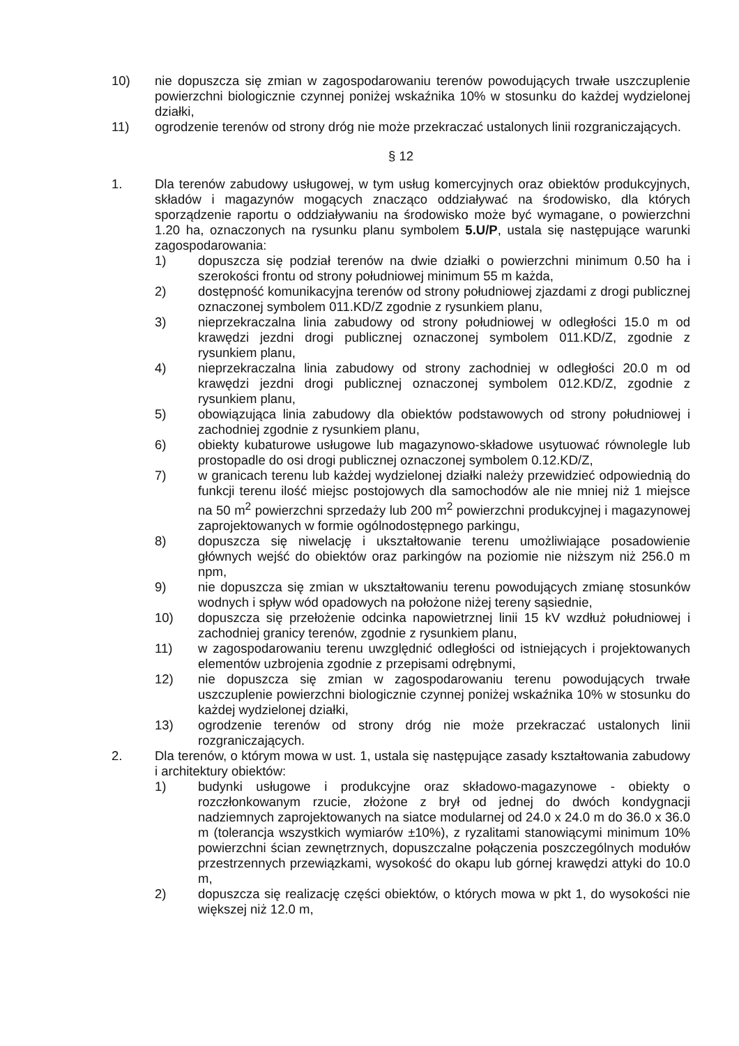10) nie dopuszcza się zmian w zagospodarowaniu terenów powodujących trwałe uszczuplenie powierzchni biologicznie czynnej poniżej wskaźnika 10% w stosunku do każdej wydzielonej działki,
11) ogrodzenie terenów od strony dróg nie może przekraczać ustalonych linii rozgraniczających.
§ 12
1. Dla terenów zabudowy usługowej, w tym usług komercyjnych oraz obiektów produkcyjnych, składów i magazynów mogących znacząco oddziaływać na środowisko, dla których sporządzenie raportu o oddziaływaniu na środowisko może być wymagane, o powierzchni 1.20 ha, oznaczonych na rysunku planu symbolem 5.U/P, ustala się następujące warunki zagospodarowania:
1) dopuszcza się podział terenów na dwie działki o powierzchni minimum 0.50 ha i szerokości frontu od strony południowej minimum 55 m każda,
2) dostępność komunikacyjna terenów od strony południowej zjazdami z drogi publicznej oznaczonej symbolem 011.KD/Z zgodnie z rysunkiem planu,
3) nieprzekraczalna linia zabudowy od strony południowej w odległości 15.0 m od krawędzi jezdni drogi publicznej oznaczonej symbolem 011.KD/Z, zgodnie z rysunkiem planu,
4) nieprzekraczalna linia zabudowy od strony zachodniej w odległości 20.0 m od krawędzi jezdni drogi publicznej oznaczonej symbolem 012.KD/Z, zgodnie z rysunkiem planu,
5) obowiązująca linia zabudowy dla obiektów podstawowych od strony południowej i zachodniej zgodnie z rysunkiem planu,
6) obiekty kubaturowe usługowe lub magazynowo-składowe usytuować równolegle lub prostopadle do osi drogi publicznej oznaczonej symbolem 0.12.KD/Z,
7) w granicach terenu lub każdej wydzielonej działki należy przewidzieć odpowiednią do funkcji terenu ilość miejsc postojowych dla samochodów ale nie mniej niż 1 miejsce na 50 m<sup>2</sup> powierzchni sprzedaży lub 200 m<sup>2</sup> powierzchni produkcyjnej i magazynowej zaprojektowanych w formie ogólnodostępnego parkingu,
8) dopuszcza się niwelację i ukształtowanie terenu umożliwiające posadowienie głównych wejść do obiektów oraz parkingów na poziomie nie niższym niż 256.0 m npm,
9) nie dopuszcza się zmian w ukształtowaniu terenu powodujących zmianę stosunków wodnych i spływ wód opadowych na położone niżej tereny sąsiednie,
10) dopuszcza się przełożenie odcinka napowietrznej linii 15 kV wzdłuż południowej i zachodniej granicy terenów, zgodnie z rysunkiem planu,
11) w zagospodarowaniu terenu uwzględnić odległości od istniejących i projektowanych elementów uzbrojenia zgodnie z przepisami odrębnymi,
12) nie dopuszcza się zmian w zagospodarowaniu terenu powodujących trwałe uszczuplenie powierzchni biologicznie czynnej poniżej wskaźnika 10% w stosunku do każdej wydzielonej działki,
13) ogrodzenie terenów od strony dróg nie może przekraczać ustalonych linii rozgraniczających.
2. Dla terenów, o którym mowa w ust. 1, ustala się następujące zasady kształtowania zabudowy i architektury obiektów:
1) budynki usługowe i produkcyjne oraz składowo-magazynowe - obiekty o rozczłonkowanym rzucie, złożone z brył od jednej do dwóch kondygnacji nadziemnych zaprojektowanych na siatce modularnej od 24.0 x 24.0 m do 36.0 x 36.0 m (tolerancja wszystkich wymiarów ±10%), z ryzalitami stanowiącymi minimum 10% powierzchni ścian zewnętrznych, dopuszczalne połączenia poszczególnych modułów przestrzennych przewiązkami, wysokość do okapu lub górnej krawędzi attyki do 10.0 m,
2) dopuszcza się realizację części obiektów, o których mowa w pkt 1, do wysokości nie większej niż 12.0 m,